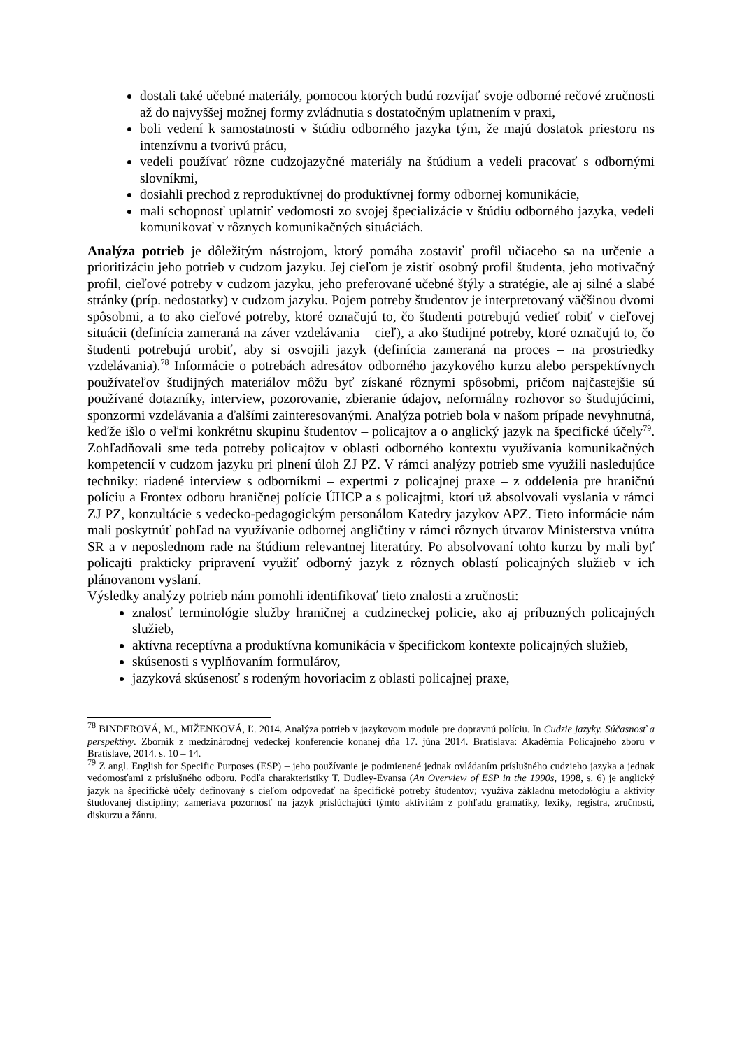dostali také učebné materiály, pomocou ktorých budú rozvíjať svoje odborné rečové zručnosti až do najvyššej možnej formy zvládnutia s dostatočným uplatnením v praxi,
boli vedení k samostatnosti v štúdiu odborného jazyka tým, že majú dostatok priestoru ns intenzívnu a tvorivú prácu,
vedeli používať rôzne cudzojazyčné materiály na štúdium a vedeli pracovať s odbornými slovníkmi,
dosiahli prechod z reproduktívnej do produktívnej formy odbornej komunikácie,
mali schopnosť uplatniť vedomosti zo svojej špecializácie v štúdiu odborného jazyka, vedeli komunikovať v rôznych komunikačných situáciách.
Analýza potrieb je dôležitým nástrojom, ktorý pomáha zostaviť profil učiaceho sa na určenie a prioritizáciu jeho potrieb v cudzom jazyku. Jej cieľom je zistiť osobný profil študenta, jeho motivačný profil, cieľové potreby v cudzom jazyku, jeho preferované učebné štýly a stratégie, ale aj silné a slabé stránky (príp. nedostatky) v cudzom jazyku. Pojem potreby študentov je interpretovaný väčšinou dvomi spôsobmi, a to ako cieľové potreby, ktoré označujú to, čo študenti potrebujú vedieť robiť v cieľovej situácii (definícia zameraná na záver vzdelávania – cieľ), a ako študijné potreby, ktoré označujú to, čo študenti potrebujú urobiť, aby si osvojili jazyk (definícia zameraná na proces – na prostriedky vzdelávania).<sup>78</sup> Informácie o potrebách adresátov odborného jazykového kurzu alebo perspektívnych používateľov študijných materiálov môžu byť získané rôznymi spôsobmi, pričom najčastejšie sú používané dotazníky, interview, pozorovanie, zbieranie údajov, neformálny rozhovor so študujúcimi, sponzormi vzdelávania a ďalšími zainteresovanými. Analýza potrieb bola v našom prípade nevyhnutná, keďže išlo o veľmi konkrétnu skupinu študentov – policajtov a o anglický jazyk na špecifické účely<sup>79</sup>. Zohľadňovali sme teda potreby policajtov v oblasti odborného kontextu využívania komunikačných kompetencií v cudzom jazyku pri plnení úloh ZJ PZ. V rámci analýzy potrieb sme využili nasledujúce techniky: riadené interview s odborníkmi – expertmi z policajnej praxe – z oddelenia pre hraničnú políciu a Frontex odboru hraničnej polície ÚHCP a s policajtmi, ktorí už absolvovali vyslania v rámci ZJ PZ, konzultácie s vedecko-pedagogickým personálom Katedry jazykov APZ. Tieto informácie nám mali poskytnúť pohľad na využívanie odbornej angličtiny v rámci rôznych útvarov Ministerstva vnútra SR a v neposlednom rade na štúdium relevantnej literatúry. Po absolvovaní tohto kurzu by mali byť policajti prakticky pripravení využiť odborný jazyk z rôznych oblastí policajných služieb v ich plánovanom vyslaní.
Výsledky analýzy potrieb nám pomohli identifikovať tieto znalosti a zručnosti:
znalosť terminológie služby hraničnej a cudzineckej policie, ako aj príbuzných policajných služieb,
aktívna receptívna a produktívna komunikácia v špecifickom kontexte policajných služieb,
skúsenosti s vyplňovaním formulárov,
jazyková skúsenosť s rodeným hovoriacim z oblasti policajnej praxe,
<sup>78</sup> BINDEROVÁ, M., MIŽENKOVÁ, Ľ. 2014. Analýza potrieb v jazykovom module pre dopravnú políciu. In Cudzie jazyky. Súčasnosť a perspektívy. Zborník z medzinárodnej vedeckej konferencie konanej dňa 17. júna 2014. Bratislava: Akadémia Policajného zboru v Bratislave, 2014. s. 10 – 14.
<sup>79</sup> Z angl. English for Specific Purposes (ESP) – jeho používanie je podmienené jednak ovládaním príslušného cudzieho jazyka a jednak vedomosťami z príslušného odboru. Podľa charakteristiky T. Dudley-Evansa (An Overview of ESP in the 1990s, 1998, s. 6) je anglický jazyk na špecifické účely definovaný s cieľom odpovedať na špecifické potreby študentov; využíva základnú metodológiu a aktivity študovanej disciplíny; zameriava pozornosť na jazyk prislúchajúci týmto aktivitám z pohľadu gramatiky, lexiky, registra, zručnosti, diskurzu a žánru.